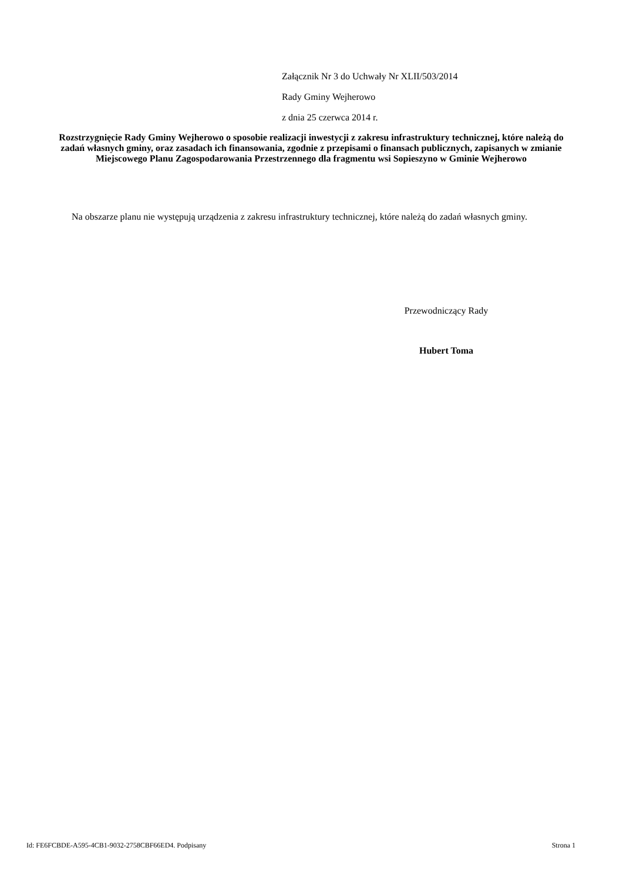Załącznik Nr 3 do Uchwały Nr XLII/503/2014
Rady Gminy Wejherowo
z dnia 25 czerwca 2014 r.
Rozstrzygnięcie Rady Gminy Wejherowo o sposobie realizacji inwestycji z zakresu infrastruktury technicznej, które należą do zadań własnych gminy, oraz zasadach ich finansowania, zgodnie z przepisami o finansach publicznych, zapisanych w zmianie Miejscowego Planu Zagospodarowania Przestrzennego dla fragmentu wsi Sopieszyno w Gminie Wejherowo
Na obszarze planu nie występują urządzenia z zakresu infrastruktury technicznej, które należą do zadań własnych gminy.
Przewodniczący Rady
Hubert Toma
Id: FE6FCBDE-A595-4CB1-9032-2758CBF66ED4. Podpisany Strona 1